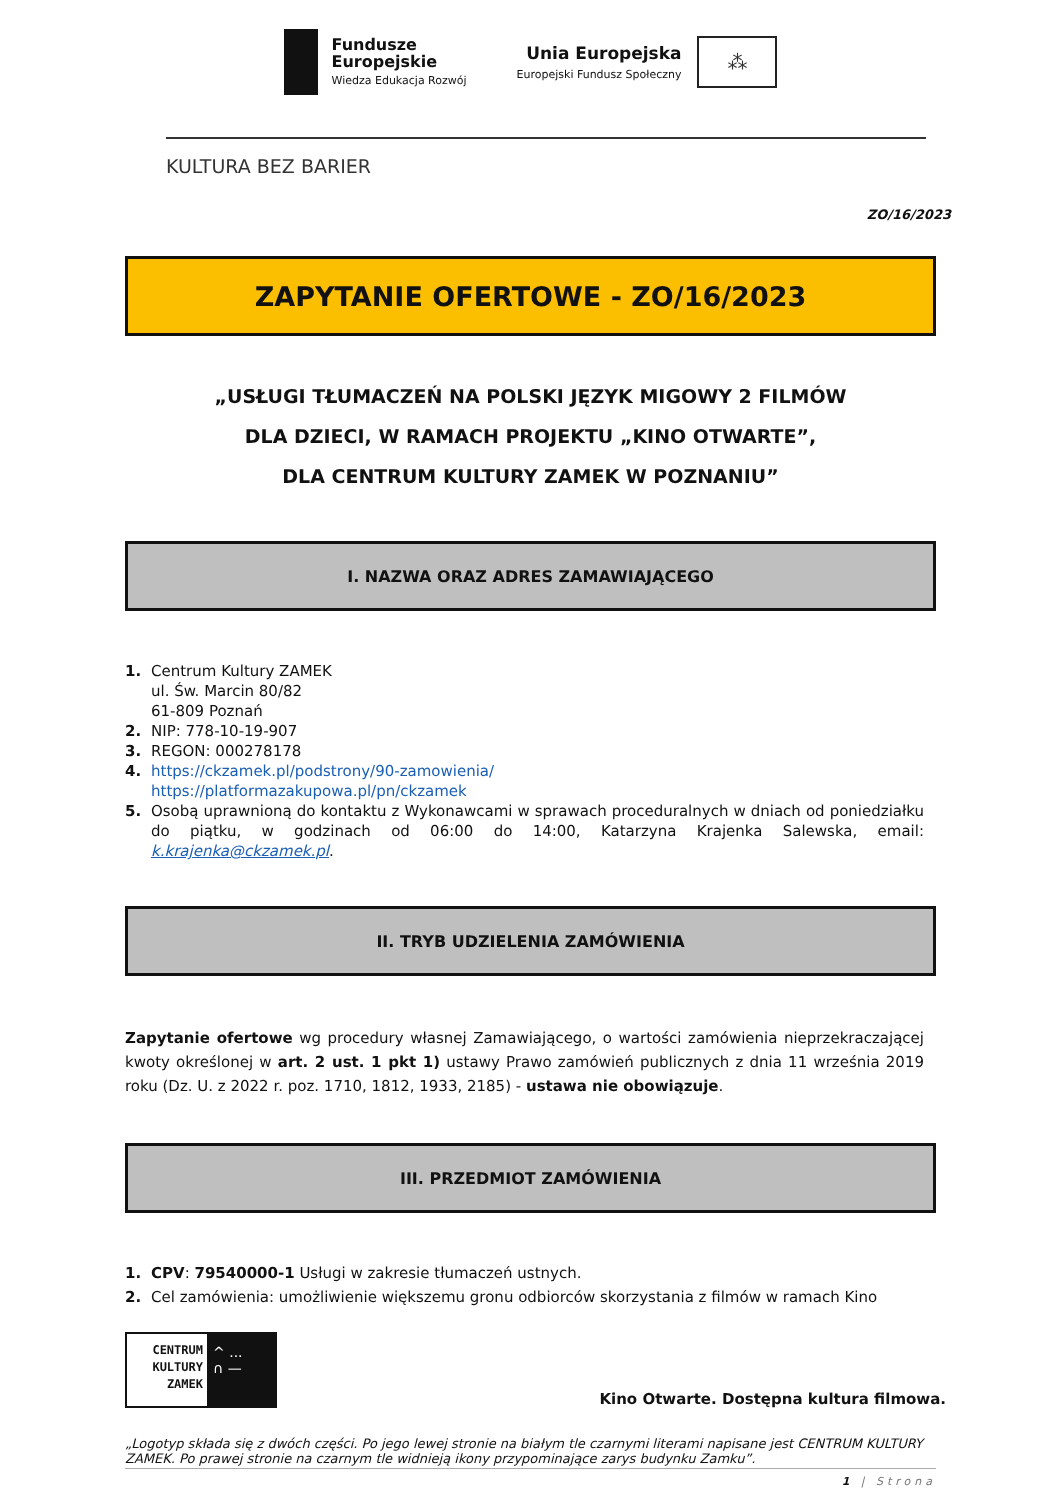Fundusze
Europejskie
Wiedza Edukacja Rozwój
Unia Europejska
Europejski Fundusz Społeczny
⁂
KULTURA BEZ BARIER
ZO/16/2023
ZAPYTANIE OFERTOWE - ZO/16/2023
„USŁUGI TŁUMACZEŃ NA POLSKI JĘZYK MIGOWY 2 FILMÓW
DLA DZIECI, W RAMACH PROJEKTU „KINO OTWARTE”,
DLA CENTRUM KULTURY ZAMEK W POZNANIU”
I. NAZWA ORAZ ADRES ZAMAWIAJĄCEGO
1. Centrum Kultury ZAMEK
ul. Św. Marcin 80/82
61-809 Poznań
2. NIP: 778-10-19-907
3. REGON: 000278178
4. https://ckzamek.pl/podstrony/90-zamowienia/
https://platformazakupowa.pl/pn/ckzamek
5. Osobą uprawnioną do kontaktu z Wykonawcami w sprawach proceduralnych w dniach od poniedziałku do piątku, w godzinach od 06:00 do 14:00, Katarzyna Krajenka Salewska, email: k.krajenka@ckzamek.pl.
II. TRYB UDZIELENIA ZAMÓWIENIA
Zapytanie ofertowe wg procedury własnej Zamawiającego, o wartości zamówienia nieprzekraczającej kwoty określonej w art. 2 ust. 1 pkt 1) ustawy Prawo zamówień publicznych z dnia 11 września 2019 roku (Dz. U. z 2022 r. poz. 1710, 1812, 1933, 2185) - ustawa nie obowiązuje.
III. PRZEDMIOT ZAMÓWIENIA
1. CPV: 79540000-1 Usługi w zakresie tłumaczeń ustnych.
2. Cel zamówienia: umożliwienie większemu gronu odbiorców skorzystania z filmów w ramach Kino
CENTRUM KULTURY ZAMEK
^ ...
∩ —
Kino Otwarte. Dostępna kultura filmowa.
„Logotyp składa się z dwóch części. Po jego lewej stronie na białym tle czarnymi literami napisane jest CENTRUM KULTURY ZAMEK. Po prawej stronie na czarnym tle widnieją ikony przypominające zarys budynku Zamku”.
1 | Strona